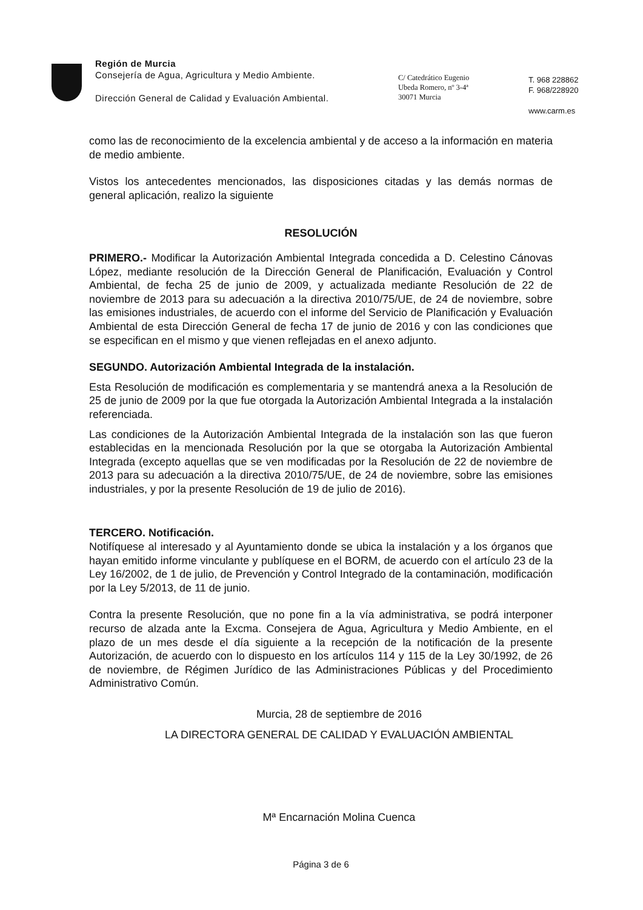Región de Murcia
Consejería de Agua, Agricultura y Medio Ambiente.
Dirección General de Calidad y Evaluación Ambiental.
C/ Catedrático Eugenio
Ubeda Romero, nº 3-4ª
30071 Murcia
T. 968 228862
F. 968/228920
www.carm.es
como las de reconocimiento de la excelencia ambiental y de acceso a la información en materia de medio ambiente.
Vistos los antecedentes mencionados, las disposiciones citadas y las demás normas de general aplicación, realizo la siguiente
RESOLUCIÓN
PRIMERO.- Modificar la Autorización Ambiental Integrada concedida a D. Celestino Cánovas López, mediante resolución de la Dirección General de Planificación, Evaluación y Control Ambiental, de fecha 25 de junio de 2009, y actualizada mediante Resolución de 22 de noviembre de 2013 para su adecuación a la directiva 2010/75/UE, de 24 de noviembre, sobre las emisiones industriales, de acuerdo con el informe del Servicio de Planificación y Evaluación Ambiental de esta Dirección General de fecha 17 de junio de 2016 y con las condiciones que se especifican en el mismo y que vienen reflejadas en el anexo adjunto.
SEGUNDO. Autorización Ambiental Integrada de la instalación.
Esta Resolución de modificación es complementaria y se mantendrá anexa a la Resolución de 25 de junio de 2009 por la que fue otorgada la Autorización Ambiental Integrada a la instalación referenciada.
Las condiciones de la Autorización Ambiental Integrada de la instalación son las que fueron establecidas en la mencionada Resolución por la que se otorgaba la Autorización Ambiental Integrada (excepto aquellas que se ven modificadas por la Resolución de 22 de noviembre de 2013 para su adecuación a la directiva 2010/75/UE, de 24 de noviembre, sobre las emisiones industriales, y por la presente Resolución de 19 de julio de 2016).
TERCERO. Notificación.
Notifíquese al interesado y al Ayuntamiento donde se ubica la instalación y a los órganos que hayan emitido informe vinculante y publíquese en el BORM, de acuerdo con el artículo 23 de la Ley 16/2002, de 1 de julio, de Prevención y Control Integrado de la contaminación, modificación por la Ley 5/2013, de 11 de junio.
Contra la presente Resolución, que no pone fin a la vía administrativa, se podrá interponer recurso de alzada ante la Excma. Consejera de Agua, Agricultura y Medio Ambiente, en el plazo de un mes desde el día siguiente a la recepción de la notificación de la presente Autorización, de acuerdo con lo dispuesto en los artículos 114 y 115 de la Ley 30/1992, de 26 de noviembre, de Régimen Jurídico de las Administraciones Públicas y del Procedimiento Administrativo Común.
Murcia, 28 de septiembre de 2016
LA DIRECTORA GENERAL DE CALIDAD Y EVALUACIÓN AMBIENTAL
Mª Encarnación Molina Cuenca
Página 3 de 6